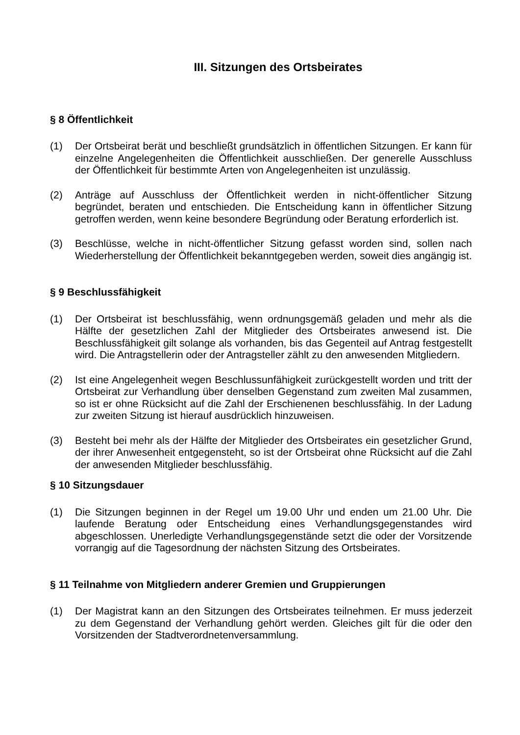III. Sitzungen des Ortsbeirates
§ 8 Öffentlichkeit
(1) Der Ortsbeirat berät und beschließt grundsätzlich in öffentlichen Sitzungen. Er kann für einzelne Angelegenheiten die Öffentlichkeit ausschließen. Der generelle Ausschluss der Öffentlichkeit für bestimmte Arten von Angelegenheiten ist unzulässig.
(2) Anträge auf Ausschluss der Öffentlichkeit werden in nicht-öffentlicher Sitzung begründet, beraten und entschieden. Die Entscheidung kann in öffentlicher Sitzung getroffen werden, wenn keine besondere Begründung oder Beratung erforderlich ist.
(3) Beschlüsse, welche in nicht-öffentlicher Sitzung gefasst worden sind, sollen nach Wiederherstellung der Öffentlichkeit bekanntgegeben werden, soweit dies angängig ist.
§ 9 Beschlussfähigkeit
(1) Der Ortsbeirat ist beschlussfähig, wenn ordnungsgemäß geladen und mehr als die Hälfte der gesetzlichen Zahl der Mitglieder des Ortsbeirates anwesend ist. Die Beschlussfähigkeit gilt solange als vorhanden, bis das Gegenteil auf Antrag festgestellt wird. Die Antragstellerin oder der Antragsteller zählt zu den anwesenden Mitgliedern.
(2) Ist eine Angelegenheit wegen Beschlussunfähigkeit zurückgestellt worden und tritt der Ortsbeirat zur Verhandlung über denselben Gegenstand zum zweiten Mal zusammen, so ist er ohne Rücksicht auf die Zahl der Erschienenen beschlussfähig. In der Ladung zur zweiten Sitzung ist hierauf ausdrücklich hinzuweisen.
(3) Besteht bei mehr als der Hälfte der Mitglieder des Ortsbeirates ein gesetzlicher Grund, der ihrer Anwesenheit entgegensteht, so ist der Ortsbeirat ohne Rücksicht auf die Zahl der anwesenden Mitglieder beschlussfähig.
§ 10 Sitzungsdauer
(1) Die Sitzungen beginnen in der Regel um 19.00 Uhr und enden um 21.00 Uhr. Die laufende Beratung oder Entscheidung eines Verhandlungsgegenstandes wird abgeschlossen. Unerledigte Verhandlungsgegenstände setzt die oder der Vorsitzende vorrangig auf die Tagesordnung der nächsten Sitzung des Ortsbeirates.
§ 11 Teilnahme von Mitgliedern anderer Gremien und Gruppierungen
(1) Der Magistrat kann an den Sitzungen des Ortsbeirates teilnehmen. Er muss jederzeit zu dem Gegenstand der Verhandlung gehört werden. Gleiches gilt für die oder den Vorsitzenden der Stadtverordnetenversammlung.